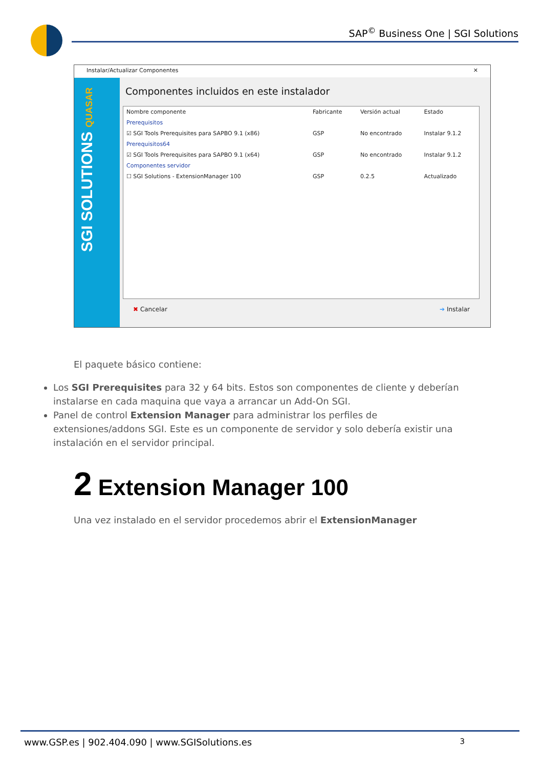SAP<sup>©</sup> Business One | SGI Solutions
Instalar/Actualizar Componentes ✕
SGI SOLUTIONS QUASAR
Componentes incluidos en este instalador
| Nombre componente | Fabricante | Versión actual | Estado |
| --- | --- | --- | --- |
| Prerequisitos | | | |
| ☑ SGI Tools Prerequisites para SAPBO 9.1 (x86) | GSP | No encontrado | Instalar 9.1.2 |
| Prerequisitos64 | | | |
| ☑ SGI Tools Prerequisites para SAPBO 9.1 (x64) | GSP | No encontrado | Instalar 9.1.2 |
| Componentes servidor | | | |
| ☐ SGI Solutions - ExtensionManager 100 | GSP | 0.2.5 | Actualizado |
✖ Cancelar ➔ Instalar
El paquete básico contiene:
Los SGI Prerequisites para 32 y 64 bits. Estos son componentes de cliente y deberían instalarse en cada maquina que vaya a arrancar un Add-On SGI.
Panel de control Extension Manager para administrar los perfiles de extensiones/addons SGI. Este es un componente de servidor y solo debería existir una instalación en el servidor principal.
2 Extension Manager 100
Una vez instalado en el servidor procedemos abrir el ExtensionManager
www.GSP.es | 902.404.090 | www.SGISolutions.es 3